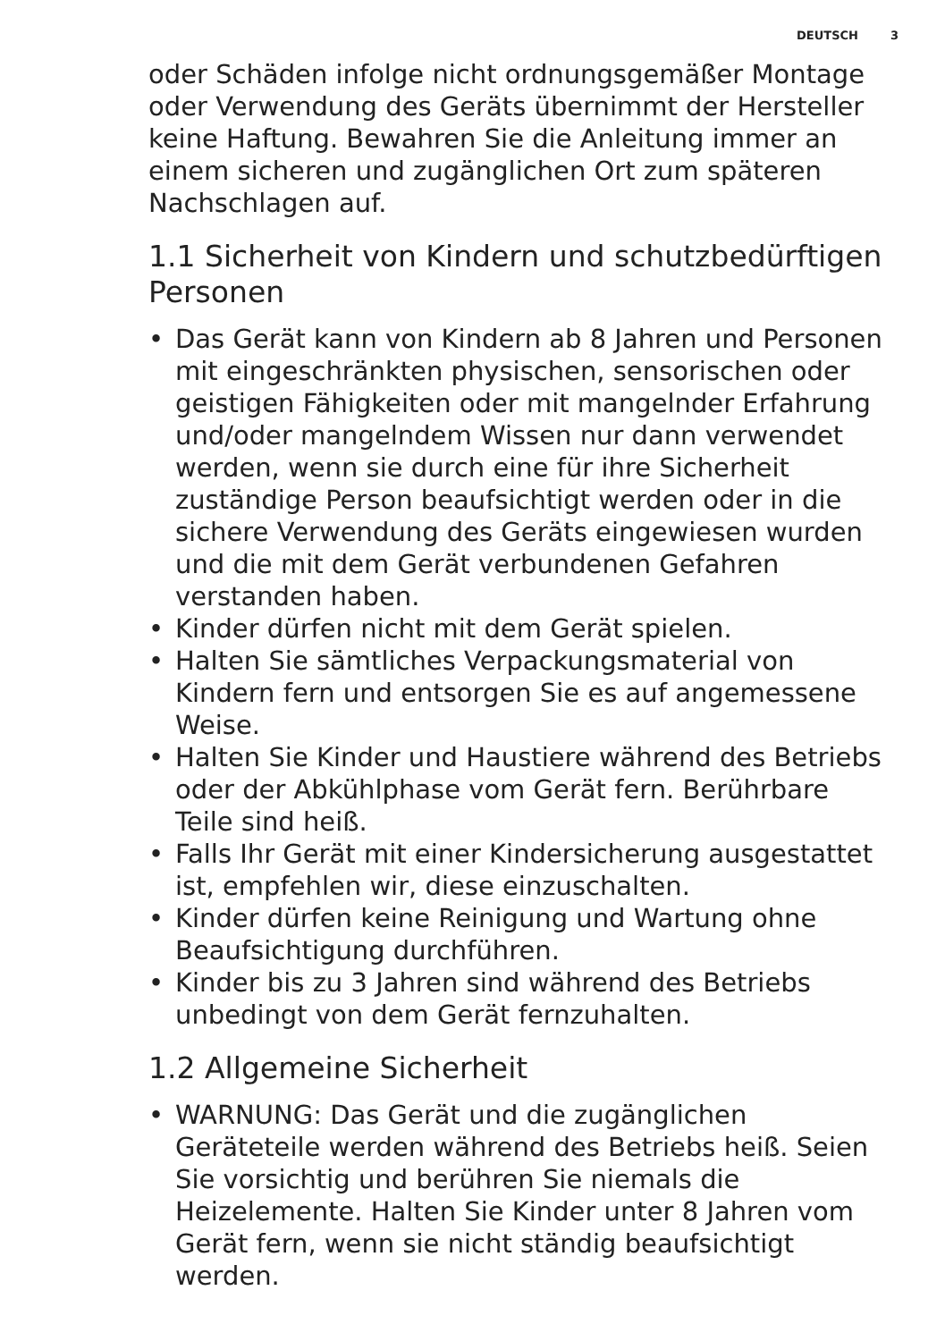DEUTSCH 3
oder Schäden infolge nicht ordnungsgemäßer Montage oder Verwendung des Geräts übernimmt der Hersteller keine Haftung. Bewahren Sie die Anleitung immer an einem sicheren und zugänglichen Ort zum späteren Nachschlagen auf.
1.1 Sicherheit von Kindern und schutzbedürftigen Personen
• Das Gerät kann von Kindern ab 8 Jahren und Personen mit eingeschränkten physischen, sensorischen oder geistigen Fähigkeiten oder mit mangelnder Erfahrung und/oder mangelndem Wissen nur dann verwendet werden, wenn sie durch eine für ihre Sicherheit zuständige Person beaufsichtigt werden oder in die sichere Verwendung des Geräts eingewiesen wurden und die mit dem Gerät verbundenen Gefahren verstanden haben.
• Kinder dürfen nicht mit dem Gerät spielen.
• Halten Sie sämtliches Verpackungsmaterial von Kindern fern und entsorgen Sie es auf angemessene Weise.
• Halten Sie Kinder und Haustiere während des Betriebs oder der Abkühlphase vom Gerät fern. Berührbare Teile sind heiß.
• Falls Ihr Gerät mit einer Kindersicherung ausgestattet ist, empfehlen wir, diese einzuschalten.
• Kinder dürfen keine Reinigung und Wartung ohne Beaufsichtigung durchführen.
• Kinder bis zu 3 Jahren sind während des Betriebs unbedingt von dem Gerät fernzuhalten.
1.2 Allgemeine Sicherheit
• WARNUNG: Das Gerät und die zugänglichen Geräteteile werden während des Betriebs heiß. Seien Sie vorsichtig und berühren Sie niemals die Heizelemente. Halten Sie Kinder unter 8 Jahren vom Gerät fern, wenn sie nicht ständig beaufsichtigt werden.